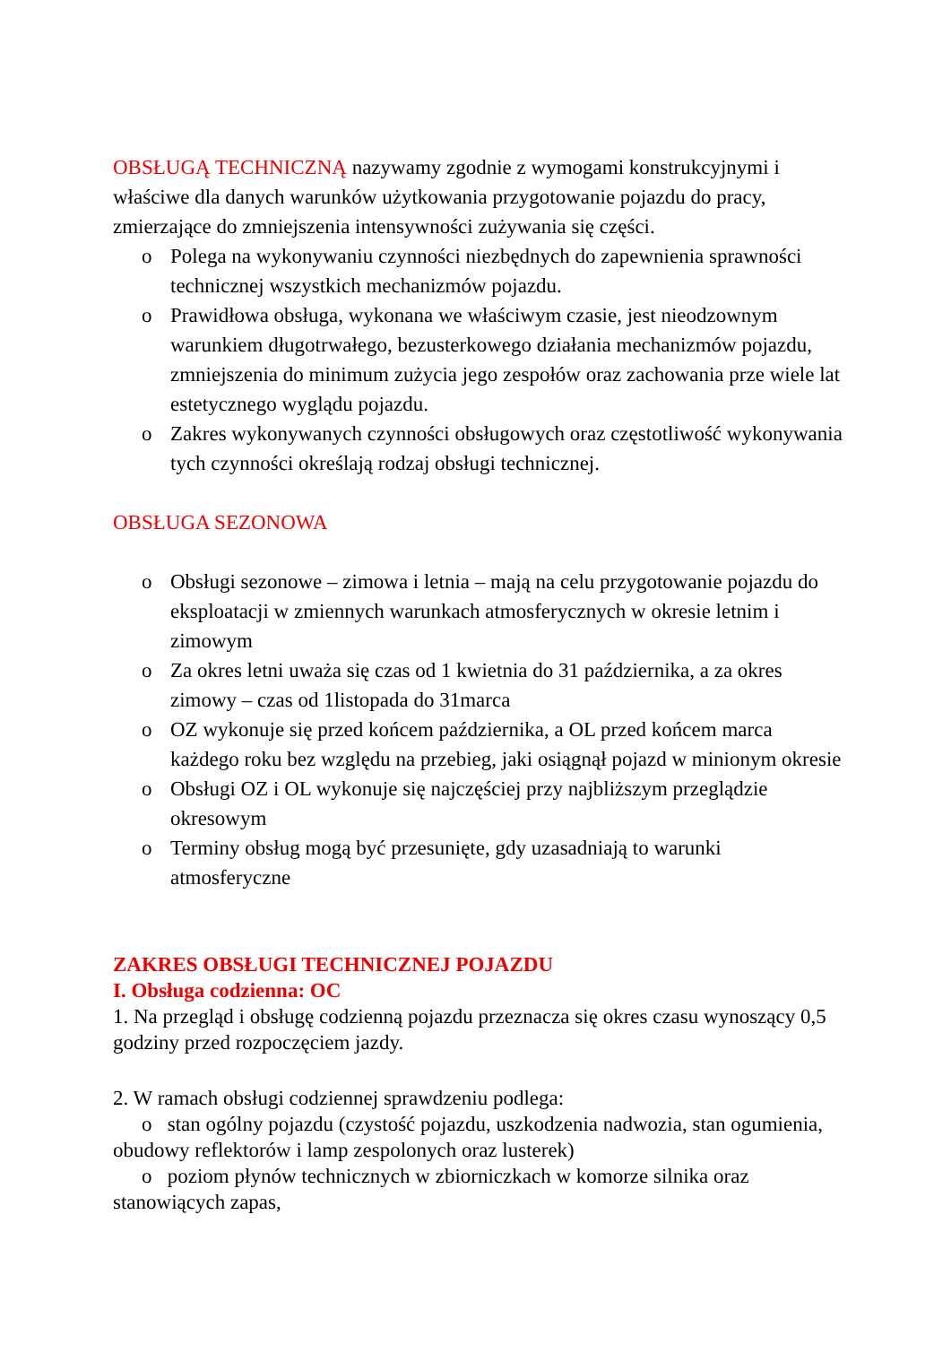OBSŁUGĄ TECHNICZNĄ nazywamy zgodnie z wymogami konstrukcyjnymi i właściwe dla danych warunków użytkowania przygotowanie pojazdu do pracy, zmierzające do zmniejszenia intensywności zużywania się części.
o Polega na wykonywaniu czynności niezbędnych do zapewnienia sprawności technicznej wszystkich mechanizmów pojazdu.
o Prawidłowa obsługa, wykonana we właściwym czasie, jest nieodzownym warunkiem długotrwałego, bezusterkowego działania mechanizmów pojazdu, zmniejszenia do minimum zużycia jego zespołów oraz zachowania prze wiele lat estetycznego wyglądu pojazdu.
o Zakres wykonywanych czynności obsługowych oraz częstotliwość wykonywania tych czynności określają rodzaj obsługi technicznej.
OBSŁUGA SEZONOWA
o Obsługi sezonowe – zimowa i letnia – mają na celu przygotowanie pojazdu do eksploatacji w zmiennych warunkach atmosferycznych w okresie letnim i zimowym
o Za okres letni uważa się czas od 1 kwietnia do 31 października, a za okres zimowy – czas od 1listopada do 31marca
o OZ wykonuje się przed końcem października, a OL przed końcem marca każdego roku bez względu na przebieg, jaki osiągnął pojazd w minionym okresie
o Obsługi OZ i OL wykonuje się najczęściej przy najbliższym przeglądzie okresowym
o Terminy obsług mogą być przesunięte, gdy uzasadniają to warunki atmosferyczne
ZAKRES OBSŁUGI TECHNICZNEJ POJAZDU
I. Obsługa codzienna: OC
1. Na przegląd i obsługę codzienną pojazdu przeznacza się okres czasu wynoszący 0,5 godziny przed rozpoczęciem jazdy.
2. W ramach obsługi codziennej sprawdzeniu podlega:
o stan ogólny pojazdu (czystość pojazdu, uszkodzenia nadwozia, stan ogumienia, obudowy reflektorów i lamp zespolonych oraz lusterek)
o poziom płynów technicznych w zbiorniczkach w komorze silnika oraz stanowiących zapas,